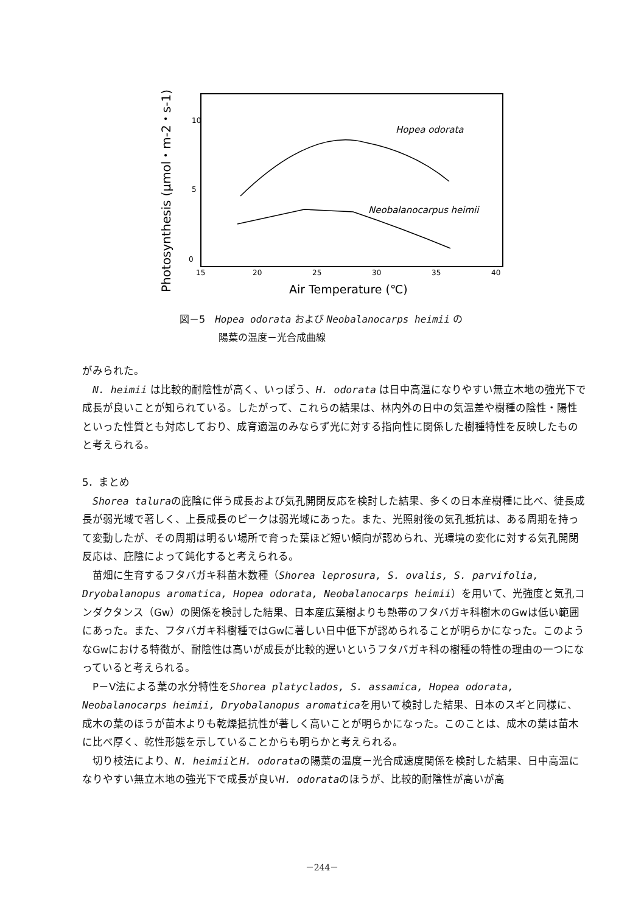Photosynthesis (μmol・m-2・s-1)
10
5
0
15
20
25
30
35
40
Air Temperature (℃)
Hopea odorata
Neobalanocarpus heimii
図－5　Hopea odorata および Neobalanocarps heimii の
　　　　陽葉の温度－光合成曲線
がみられた。
　N. heimii は比較的耐陰性が高く、いっぽう、H. odorata は日中高温になりやすい無立木地の強光下で成長が良いことが知られている。したがって、これらの結果は、林内外の日中の気温差や樹種の陰性・陽性といった性質とも対応しており、成育適温のみならず光に対する指向性に関係した樹種特性を反映したものと考えられる。
5．まとめ
　Shorea taluraの庇陰に伴う成長および気孔開閉反応を検討した結果、多くの日本産樹種に比べ、徒長成長が弱光域で著しく、上長成長のピークは弱光域にあった。また、光照射後の気孔抵抗は、ある周期を持って変動したが、その周期は明るい場所で育った葉ほど短い傾向が認められ、光環境の変化に対する気孔開閉反応は、庇陰によって鈍化すると考えられる。
　苗畑に生育するフタバガキ科苗木数種（Shorea leprosura, S. ovalis, S. parvifolia, Dryobalanopus aromatica, Hopea odorata, Neobalanocarps heimii）を用いて、光強度と気孔コンダクタンス（Gw）の関係を検討した結果、日本産広葉樹よりも熱帯のフタバガキ科樹木のGwは低い範囲にあった。また、フタバガキ科樹種ではGwに著しい日中低下が認められることが明らかになった。このようなGwにおける特徴が、耐陰性は高いが成長が比較的遅いというフタバガキ科の樹種の特性の理由の一つになっていると考えられる。
　P－V法による葉の水分特性をShorea platyclados, S. assamica, Hopea odorata, Neobalanocarps heimii, Dryobalanopus aromaticaを用いて検討した結果、日本のスギと同様に、成木の葉のほうが苗木よりも乾燥抵抗性が著しく高いことが明らかになった。このことは、成木の葉は苗木に比べ厚く、乾性形態を示していることからも明らかと考えられる。
　切り枝法により、N. heimiiとH. odorataの陽葉の温度－光合成速度関係を検討した結果、日中高温になりやすい無立木地の強光下で成長が良いH. odorataのほうが、比較的耐陰性が高いが高
－244－